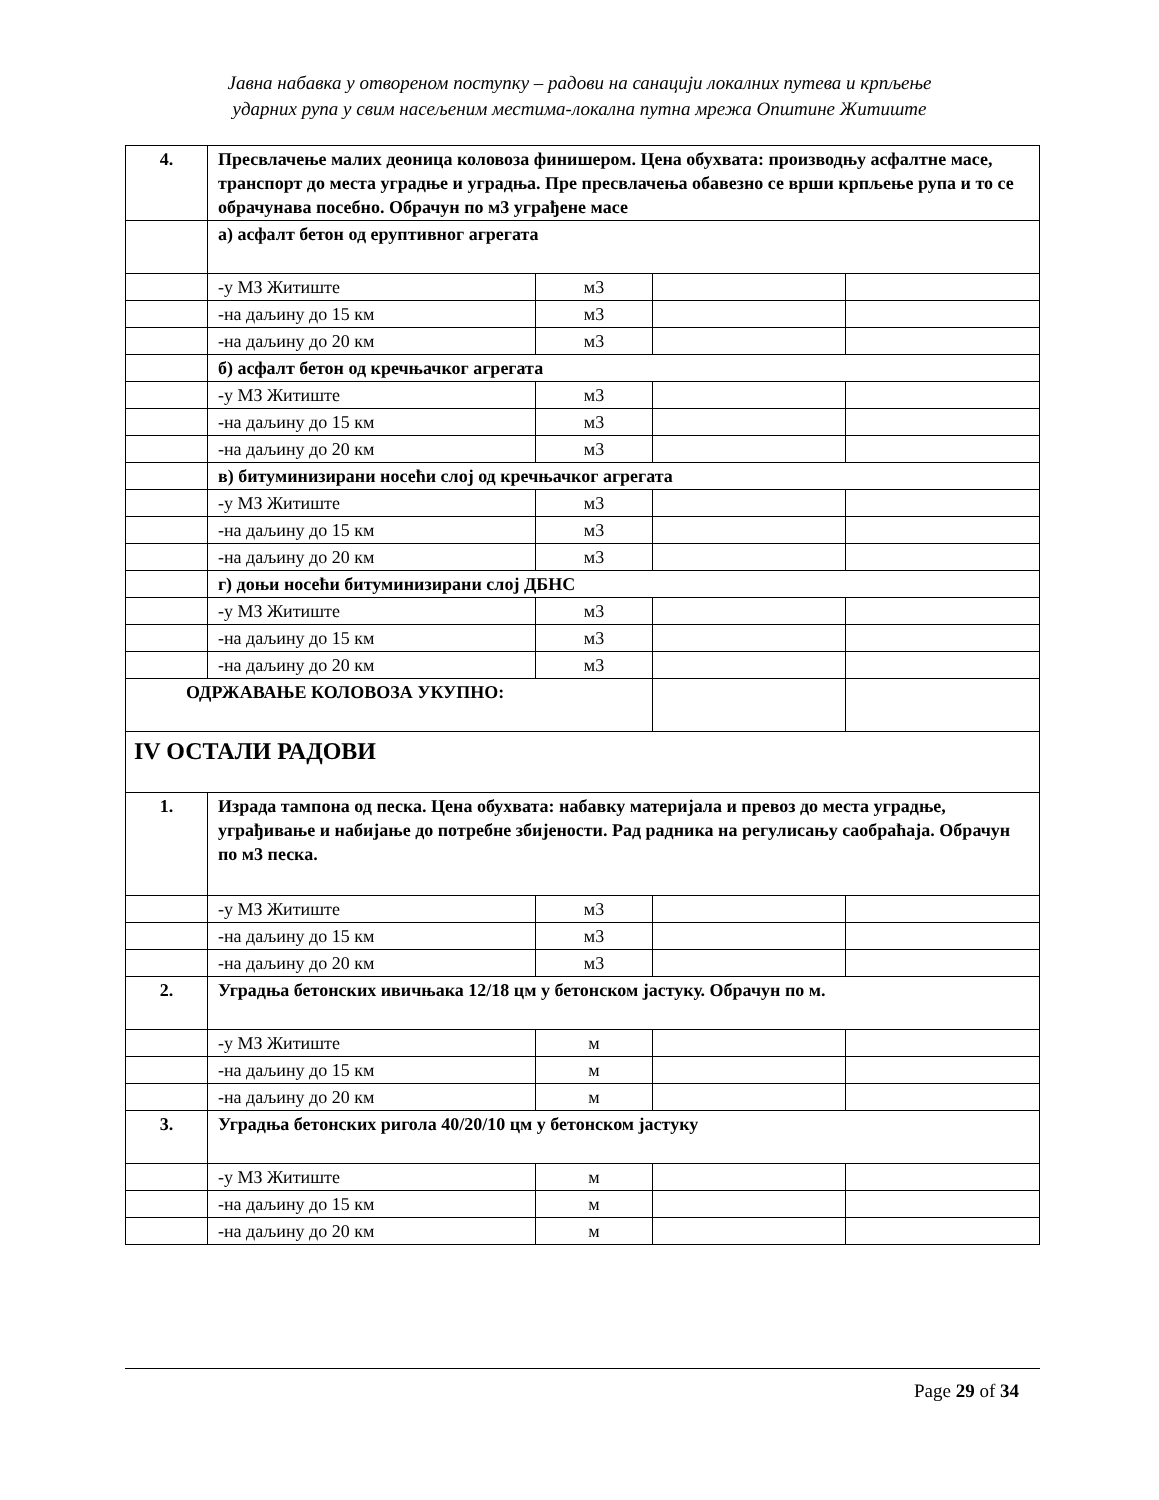Јавна набавка у отвореном поступку – радови на санацији локалних путева и крпљење
ударних рупа у свим насељеним местима-локална путна мрежа Општине Житиште
| 4. | Пресвлачење малих деоница коловоза финишером. Цена обухвата: производњу асфалтне масе, транспорт до места уградње и уградња. Пре пресвлачења обавезно се врши крпљење рупа и то се обрачунава посебно. Обрачун по м3 уграђене масе | | | |
| | а) асфалт бетон од еруптивног агрегата | | | |
| | -у МЗ Житиште | м3 | | |
| | -на даљину до 15 км | м3 | | |
| | -на даљину до 20 км | м3 | | |
| | б) асфалт бетон од кречњачког агрегата | | | |
| | -у МЗ Житиште | м3 | | |
| | -на даљину до 15 км | м3 | | |
| | -на даљину до 20 км | м3 | | |
| | в) битуминизирани носећи слој од кречњачког агрегата | | | |
| | -у МЗ Житиште | м3 | | |
| | -на даљину до 15 км | м3 | | |
| | -на даљину до 20 км | м3 | | |
| | г) доњи носећи битуминизирани слој ДБНС | | | |
| | -у МЗ Житиште | м3 | | |
| | -на даљину до 15 км | м3 | | |
| | -на даљину до 20 км | м3 | | |
| ОДРЖАВАЊЕ КОЛОВОЗА УКУПНО: | | | | |
| IV ОСТАЛИ РАДОВИ | | | | |
| 1. | Израда тампона од песка. Цена обухвата: набавку материјала и превоз до места уградње, уграђивање и набијање до потребне збијености. Рад радника на регулисању саобраћаја. Обрачун по м3 песка. | | | |
| | -у МЗ Житиште | м3 | | |
| | -на даљину до 15 км | м3 | | |
| | -на даљину до 20 км | м3 | | |
| 2. | Уградња бетонских ивичњака 12/18 цм у бетонском јастуку. Обрачун по м. | | | |
| | -у МЗ Житиште | м | | |
| | -на даљину до 15 км | м | | |
| | -на даљину до 20 км | м | | |
| 3. | Уградња бетонских ригола 40/20/10 цм у бетонском јастуку | | | |
| | -у МЗ Житиште | м | | |
| | -на даљину до 15 км | м | | |
| | -на даљину до 20 км | м | | |
Page 29 of 34